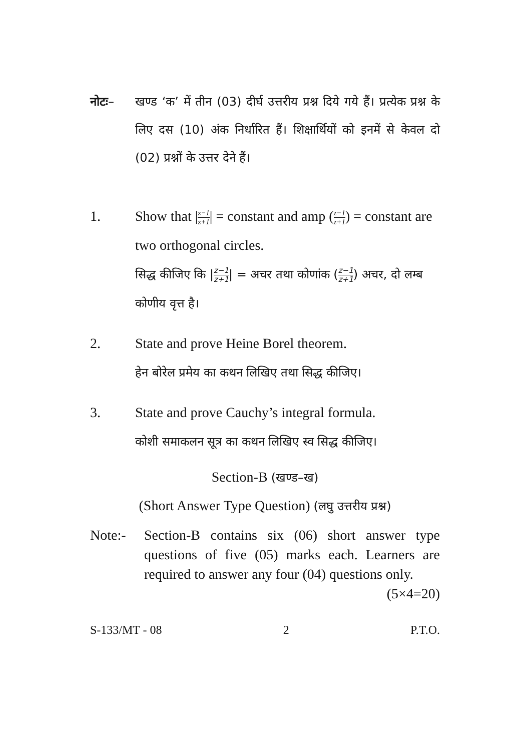नोटः– खण्ड ‘क’ में तीन (03) दीर्घ उत्तरीय प्रश्न दिये गये हैं। प्रत्येक प्रश्न के लिए दस (10) अंक निर्धारित हैं। शिक्षार्थियों को इनमें से केवल दो (02) प्रश्नों के उत्तर देने हैं।
1. Show that |z−1 z+1| = constant and amp (z−1 z+1) = constant are two orthogonal circles.
सिद्ध कीजिए कि |z−1 z+1| = अचर तथा कोणांक (z−1 z+1) अचर, दो लम्ब कोणीय वृत्त है।
2. State and prove Heine Borel theorem.
हेन बोरेल प्रमेय का कथन लिखिए तथा सिद्ध कीजिए।
3. State and prove Cauchy’s integral formula.
कोशी समाकलन सूत्र का कथन लिखिए स्व सिद्ध कीजिए।
Section-B (खण्ड–ख)
(Short Answer Type Question) (लघु उत्तरीय प्रश्न)
Note:- Section-B contains six (06) short answer type questions of five (05) marks each. Learners are required to answer any four (04) questions only. (5×4=20)
S-133/MT - 08 2 P.T.O.